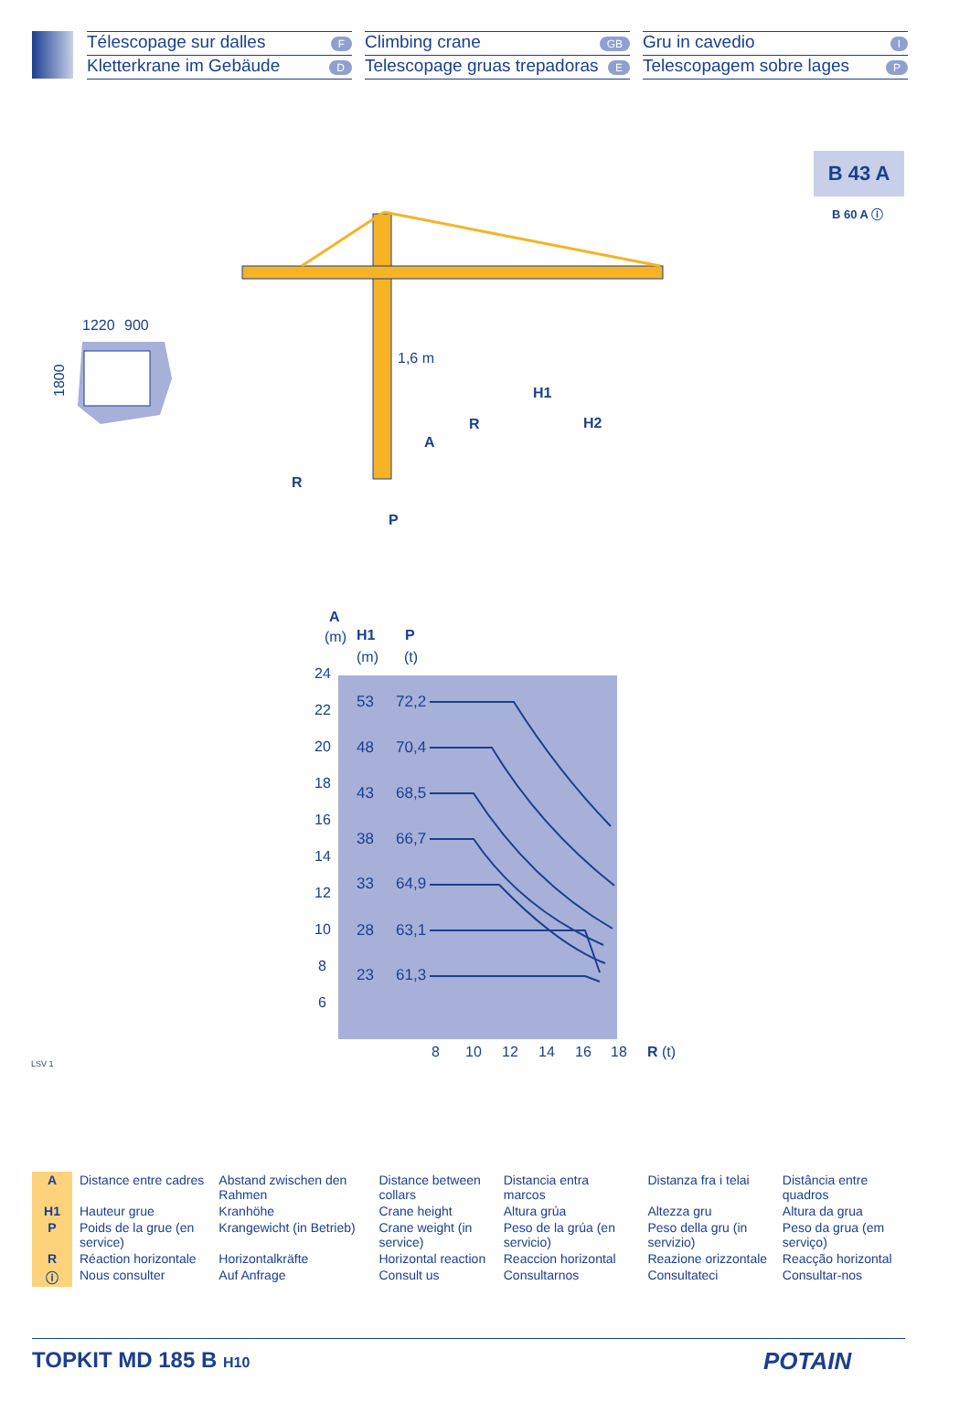Télescopage sur dalles F
Kletterkrane im Gebäude D
Climbing crane GB
Telescopage gruas trepadoras E
Gru in cavedio I
Telescopagem sobre lages P
B 43 A
B 60 A ⓘ
1220
900
1800
1,6 m
H1
H2
R
A
R
P
A
(m)
H1
(m)
P
(t)
24
22
20
18
16
14
12
10
8
6
53
72,2
48
70,4
43
68,5
38
66,7
33
64,9
28
63,1
23
61,3
8
10
12
14
16
18
R
(t)
LSV 1
| A | Distance entre cadres | Abstand zwischen den Rahmen | Distance between collars | Distancia entra marcos | Distanza fra i telai | Distância entre quadros |
| H1 | Hauteur grue | Kranhöhe | Crane height | Altura grúa | Altezza gru | Altura da grua |
| P | Poids de la grue (en service) | Krangewicht (in Betrieb) | Crane weight (in service) | Peso de la grúa (en servicio) | Peso della gru (in servizio) | Peso da grua (em serviço) |
| R | Réaction horizontale | Horizontalkräfte | Horizontal reaction | Reaccion horizontal | Reazione orizzontale | Reacção horizontal |
| ⓘ | Nous consulter | Auf Anfrage | Consult us | Consultarnos | Consultateci | Consultar-nos |
TOPKIT MD 185 B H10 POTAIN